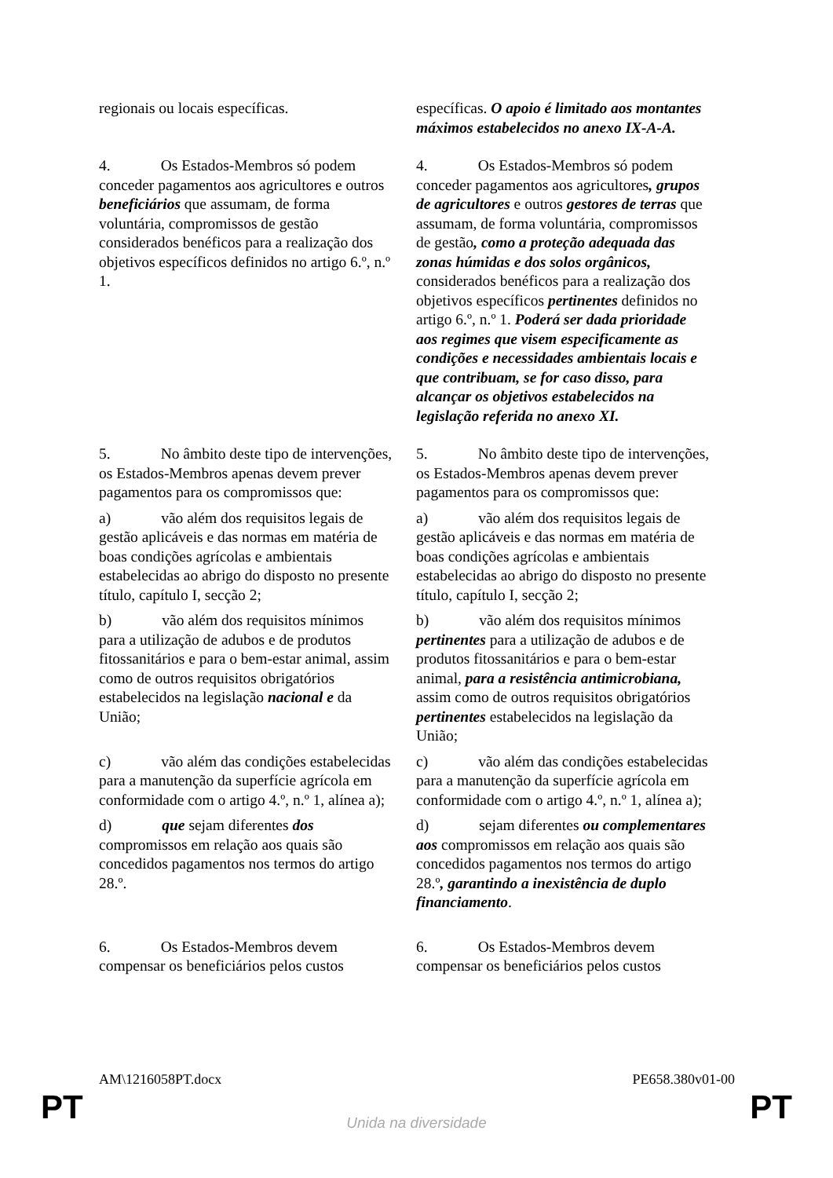| regionais ou locais específicas. | específicas. O apoio é limitado aos montantes máximos estabelecidos no anexo IX-A-A. |
| 4. Os Estados-Membros só podem conceder pagamentos aos agricultores e outros beneficiários que assumam, de forma voluntária, compromissos de gestão considerados benéficos para a realização dos objetivos específicos definidos no artigo 6.º, n.º 1. | 4. Os Estados-Membros só podem conceder pagamentos aos agricultores , grupos de agricultores e outros gestores de terras que assumam, de forma voluntária, compromissos de gestão , como a proteção adequada das zonas húmidas e dos solos orgânicos, considerados benéficos para a realização dos objetivos específicos pertinentes definidos no artigo 6.º, n.º 1. Poderá ser dada prioridade aos regimes que visem especificamente as condições e necessidades ambientais locais e que contribuam, se for caso disso, para alcançar os objetivos estabelecidos na legislação referida no anexo XI. |
| 5. No âmbito deste tipo de intervenções, os Estados-Membros apenas devem prever pagamentos para os compromissos que: a) vão além dos requisitos legais de gestão aplicáveis e das normas em matéria de boas condições agrícolas e ambientais estabelecidas ao abrigo do disposto no presente título, capítulo I, secção 2; b) vão além dos requisitos mínimos para a utilização de adubos e de produtos fitossanitários e para o bem-estar animal, assim como de outros requisitos obrigatórios estabelecidos na legislação nacional e da União; c) vão além das condições estabelecidas para a manutenção da superfície agrícola em conformidade com o artigo 4.º, n.º 1, alínea a); d) que sejam diferentes dos compromissos em relação aos quais são concedidos pagamentos nos termos do artigo 28.º. | 5. No âmbito deste tipo de intervenções, os Estados-Membros apenas devem prever pagamentos para os compromissos que: a) vão além dos requisitos legais de gestão aplicáveis e das normas em matéria de boas condições agrícolas e ambientais estabelecidas ao abrigo do disposto no presente título, capítulo I, secção 2; b) vão além dos requisitos mínimos pertinentes para a utilização de adubos e de produtos fitossanitários e para o bem-estar animal, para a resistência antimicrobiana, assim como de outros requisitos obrigatórios pertinentes estabelecidos na legislação da União; c) vão além das condições estabelecidas para a manutenção da superfície agrícola em conformidade com o artigo 4.º, n.º 1, alínea a); d) sejam diferentes ou complementares aos compromissos em relação aos quais são concedidos pagamentos nos termos do artigo 28.º , garantindo a inexistência de duplo financiamento . |
| 6. Os Estados-Membros devem compensar os beneficiários pelos custos | 6. Os Estados-Membros devem compensar os beneficiários pelos custos |
AM\1216058PT.docx PE658.380v01-00
PT
Unida na diversidade PT